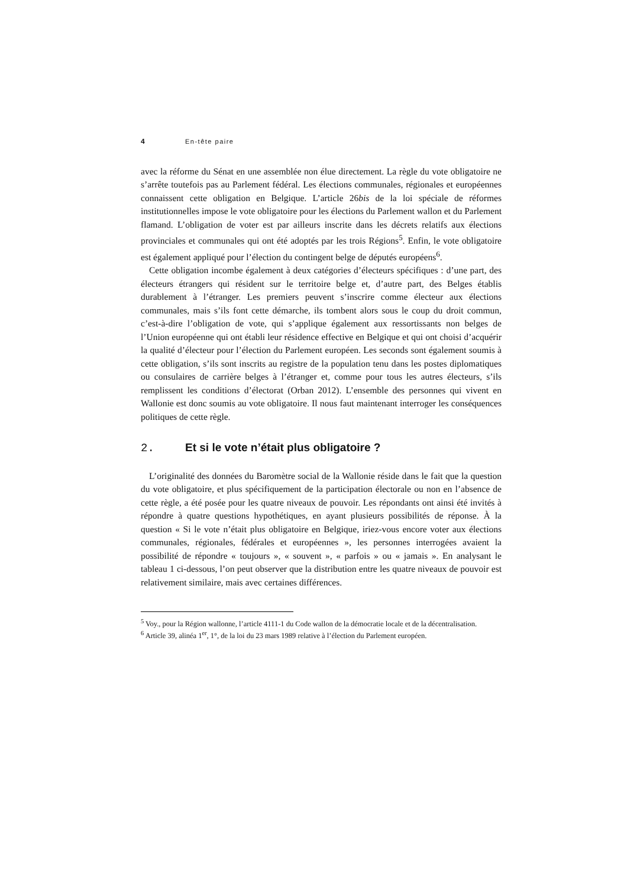4 En-tête paire
avec la réforme du Sénat en une assemblée non élue directement. La règle du vote obligatoire ne s’arrête toutefois pas au Parlement fédéral. Les élections communales, régionales et européennes connaissent cette obligation en Belgique. L’article 26bis de la loi spéciale de réformes institutionnelles impose le vote obligatoire pour les élections du Parlement wallon et du Parlement flamand. L’obligation de voter est par ailleurs inscrite dans les décrets relatifs aux élections provinciales et communales qui ont été adoptés par les trois Régions<sup>5</sup>. Enfin, le vote obligatoire est également appliqué pour l’élection du contingent belge de députés européens<sup>6</sup>.
Cette obligation incombe également à deux catégories d’électeurs spécifiques : d’une part, des électeurs étrangers qui résident sur le territoire belge et, d’autre part, des Belges établis durablement à l’étranger. Les premiers peuvent s’inscrire comme électeur aux élections communales, mais s’ils font cette démarche, ils tombent alors sous le coup du droit commun, c’est-à-dire l’obligation de vote, qui s’applique également aux ressortissants non belges de l’Union européenne qui ont établi leur résidence effective en Belgique et qui ont choisi d’acquérir la qualité d’électeur pour l’élection du Parlement européen. Les seconds sont également soumis à cette obligation, s’ils sont inscrits au registre de la population tenu dans les postes diplomatiques ou consulaires de carrière belges à l’étranger et, comme pour tous les autres électeurs, s’ils remplissent les conditions d’électorat (Orban 2012). L’ensemble des personnes qui vivent en Wallonie est donc soumis au vote obligatoire. Il nous faut maintenant interroger les conséquences politiques de cette règle.
2. Et si le vote n’était plus obligatoire ?
L’originalité des données du Baromètre social de la Wallonie réside dans le fait que la question du vote obligatoire, et plus spécifiquement de la participation électorale ou non en l’absence de cette règle, a été posée pour les quatre niveaux de pouvoir. Les répondants ont ainsi été invités à répondre à quatre questions hypothétiques, en ayant plusieurs possibilités de réponse. À la question « Si le vote n’était plus obligatoire en Belgique, iriez-vous encore voter aux élections communales, régionales, fédérales et européennes », les personnes interrogées avaient la possibilité de répondre « toujours », « souvent », « parfois » ou « jamais ». En analysant le tableau 1 ci-dessous, l’on peut observer que la distribution entre les quatre niveaux de pouvoir est relativement similaire, mais avec certaines différences.
<sup>5</sup> Voy., pour la Région wallonne, l’article 4111-1 du Code wallon de la démocratie locale et de la décentralisation.
<sup>6</sup> Article 39, alinéa 1<sup>er</sup>, 1°, de la loi du 23 mars 1989 relative à l’élection du Parlement européen.